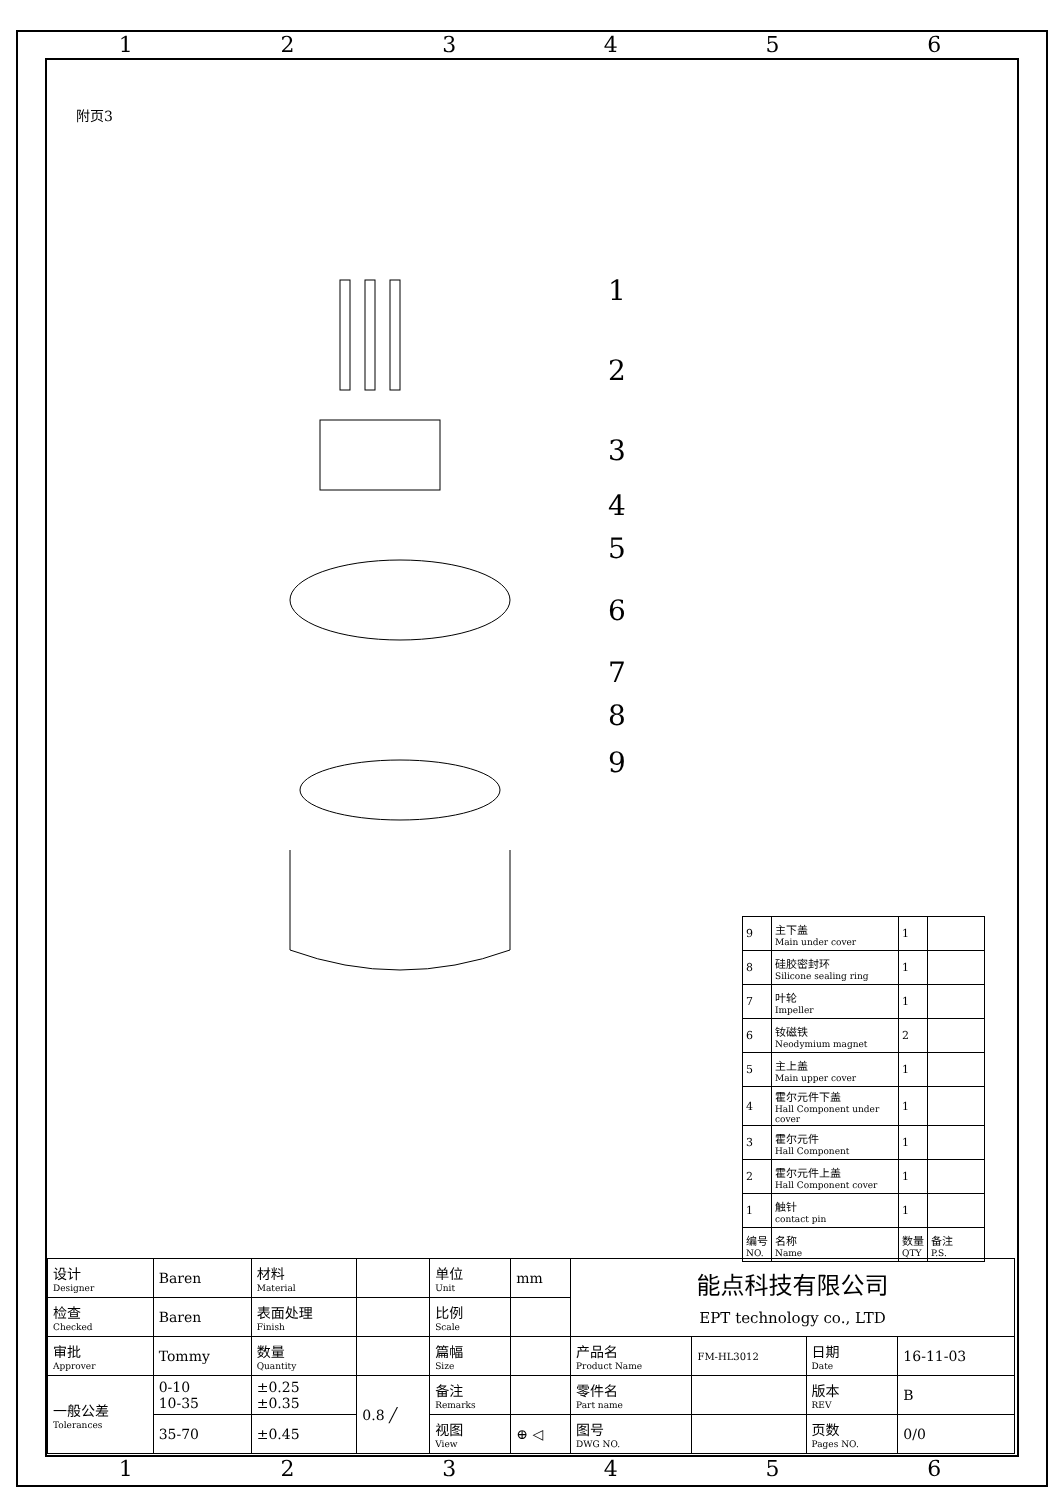1 2 3 4 5 6
附页3
1
2
3
4
5
6
7
8
9
| 9 | 主下盖 Main under cover | 1 | |
| 8 | 硅胶密封环 Silicone sealing ring | 1 | |
| 7 | 叶轮 Impeller | 1 | |
| 6 | 钕磁铁 Neodymium magnet | 2 | |
| 5 | 主上盖 Main upper cover | 1 | |
| 4 | 霍尔元件下盖 Hall Component under cover | 1 | |
| 3 | 霍尔元件 Hall Component | 1 | |
| 2 | 霍尔元件上盖 Hall Component cover | 1 | |
| 1 | 触针 contact pin | 1 | |
| 编号 NO. | 名称 Name | 数量 QTY | 备注 P.S. |
| 设计 Designer | Baren | 材料 Material | | 单位 Unit | mm | 能点科技有限公司 EPT technology co., LTD | | | |
| 检查 Checked | Baren | 表面处理 Finish | | 比例 Scale | | | | | |
| 审批 Approver | Tommy | 数量 Quantity | | 篇幅 Size | | 产品名 Product Name | FM-HL3012 | 日期 Date | 16-11-03 |
| 一般公差 Tolerances | 0-10 10-35 | ±0.25 ±0.35 | 0.8 ╱ | 备注 Remarks | | 零件名 Part name | | 版本 REV | B |
| | 35-70 | ±0.45 | | 视图 View | ⊕ ◁ | 图号 DWG NO. | | 页数 Pages NO. | 0/0 |
1 2 3 4 5 6